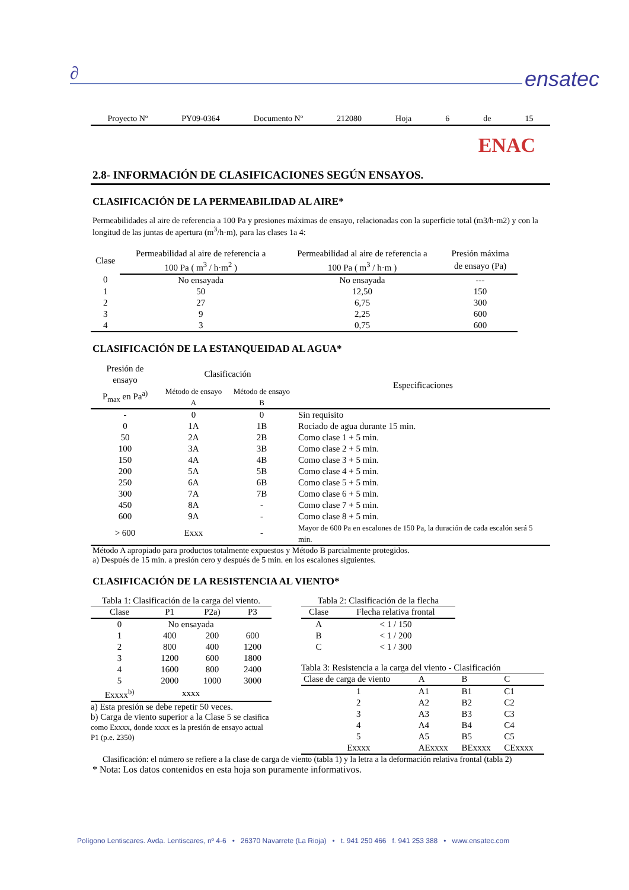∂ ensatec
Proyecto Nº PY09-0364 Documento Nº 212080 Hoja 6 de 15
ENAC
2.8- INFORMACIÓN DE CLASIFICACIONES SEGÚN ENSAYOS.
CLASIFICACIÓN DE LA PERMEABILIDAD AL AIRE*
Permeabilidades al aire de referencia a 100 Pa y presiones máximas de ensayo, relacionadas con la superficie total (m3/h·m2) y con la longitud de las juntas de apertura (m<sup>3</sup>/h·m), para las clases 1a 4:
| Clase | Permeabilidad al aire de referencia a | Permeabilidad al aire de referencia a | Presión máxima |
| --- | --- | --- | --- |
| | 100 Pa ( m<sup>3</sup> / h·m<sup>2</sup> ) | 100 Pa ( m<sup>3</sup> / h·m ) | de ensayo (Pa) |
| 0 | No ensayada | No ensayada | --- |
| 1 | 50 | 12,50 | 150 |
| 2 | 27 | 6,75 | 300 |
| 3 | 9 | 2,25 | 600 |
| 4 | 3 | 0,75 | 600 |
CLASIFICACIÓN DE LA ESTANQUEIDAD AL AGUA*
| Presión de ensayo | Clasificación | | Especificaciones |
| --- | --- | --- | --- |
| P<sub>max</sub> en Pa<sup>a)</sup> | Método de ensayo A | Método de ensayo B | |
| - | 0 | 0 | Sin requisito |
| 0 | 1A | 1B | Rociado de agua durante 15 min. |
| 50 | 2A | 2B | Como clase 1 + 5 min. |
| 100 | 3A | 3B | Como clase 2 + 5 min. |
| 150 | 4A | 4B | Como clase 3 + 5 min. |
| 200 | 5A | 5B | Como clase 4 + 5 min. |
| 250 | 6A | 6B | Como clase 5 + 5 min. |
| 300 | 7A | 7B | Como clase 6 + 5 min. |
| 450 | 8A | - | Como clase 7 + 5 min. |
| 600 | 9A | - | Como clase 8 + 5 min. |
| > 600 | Exxx | - | Mayor de 600 Pa en escalones de 150 Pa, la duración de cada escalón será 5 min. |
Método A apropiado para productos totalmente expuestos y Método B parcialmente protegidos.
a) Después de 15 min. a presión cero y después de 5 min. en los escalones siguientes.
CLASIFICACIÓN DE LA RESISTENCIA AL VIENTO*
Tabla 1: Clasificación de la carga del viento.
| Clase | P1 | P2a) | P3 |
| --- | --- | --- | --- |
| 0 | No ensayada | | |
| 1 | 400 | 200 | 600 |
| 2 | 800 | 400 | 1200 |
| 3 | 1200 | 600 | 1800 |
| 4 | 1600 | 800 | 2400 |
| 5 | 2000 | 1000 | 3000 |
| Exxxx<sup>b)</sup> | xxxx | | |
a) Esta presión se debe repetir 50 veces.
b) Carga de viento superior a la Clase 5 se clasifica como Exxxx, donde xxxx es la presión de ensayo actual P1 (p.e. 2350)
Tabla 2: Clasificación de la flecha
| Clase | Flecha relativa frontal |
| --- | --- |
| A | < 1 / 150 |
| B | < 1 / 200 |
| C | < 1 / 300 |
Tabla 3: Resistencia a la carga del viento - Clasificación
| Clase de carga de viento | A | B | C |
| --- | --- | --- | --- |
| 1 | A1 | B1 | C1 |
| 2 | A2 | B2 | C2 |
| 3 | A3 | B3 | C3 |
| 4 | A4 | B4 | C4 |
| 5 | A5 | B5 | C5 |
| Exxxx | AExxxx | BExxxx | CExxxx |
Clasificación: el número se refiere a la clase de carga de viento (tabla 1) y la letra a la deformación relativa frontal (tabla 2)
* Nota: Los datos contenidos en esta hoja son puramente informativos.
Polígono Lentiscares. Avda. Lentiscares, nº 4-6 • 26370 Navarrete (La Rioja) • t. 941 250 466 f. 941 253 388 • www.ensatec.com